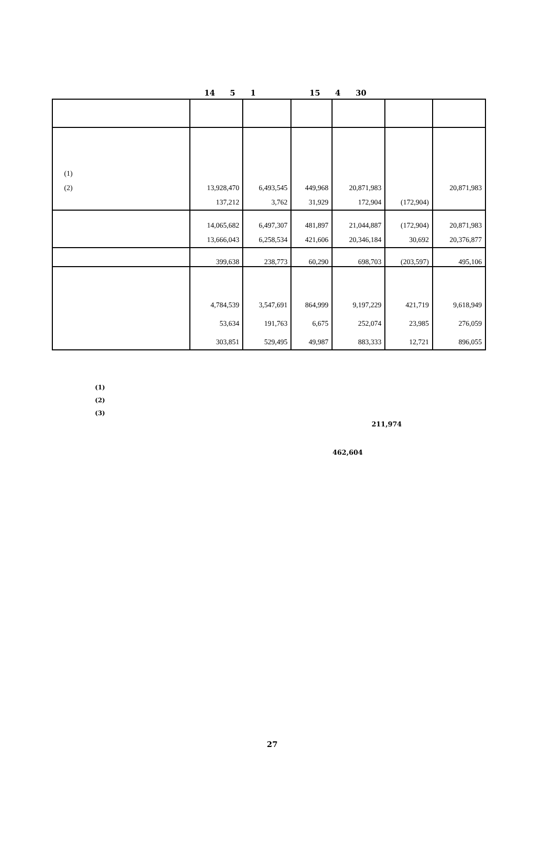14 5 1 15 4 30
| (1) (2) | 13,928,470 137,212 | 6,493,545 3,762 | 449,968 31,929 | 20,871,983 172,904 | (172,904) | 20,871,983 |
| | 14,065,682 13,666,043 | 6,497,307 6,258,534 | 481,897 421,606 | 21,044,887 20,346,184 | (172,904) 30,692 | 20,871,983 20,376,877 |
| | 399,638 | 238,773 | 60,290 | 698,703 | (203,597) | 495,106 |
| | 4,784,539 53,634 303,851 | 3,547,691 191,763 529,495 | 864,999 6,675 49,987 | 9,197,229 252,074 883,333 | 421,719 23,985 12,721 | 9,618,949 276,059 896,055 |
(1)
(2)
(3)
211,974
462,604
27